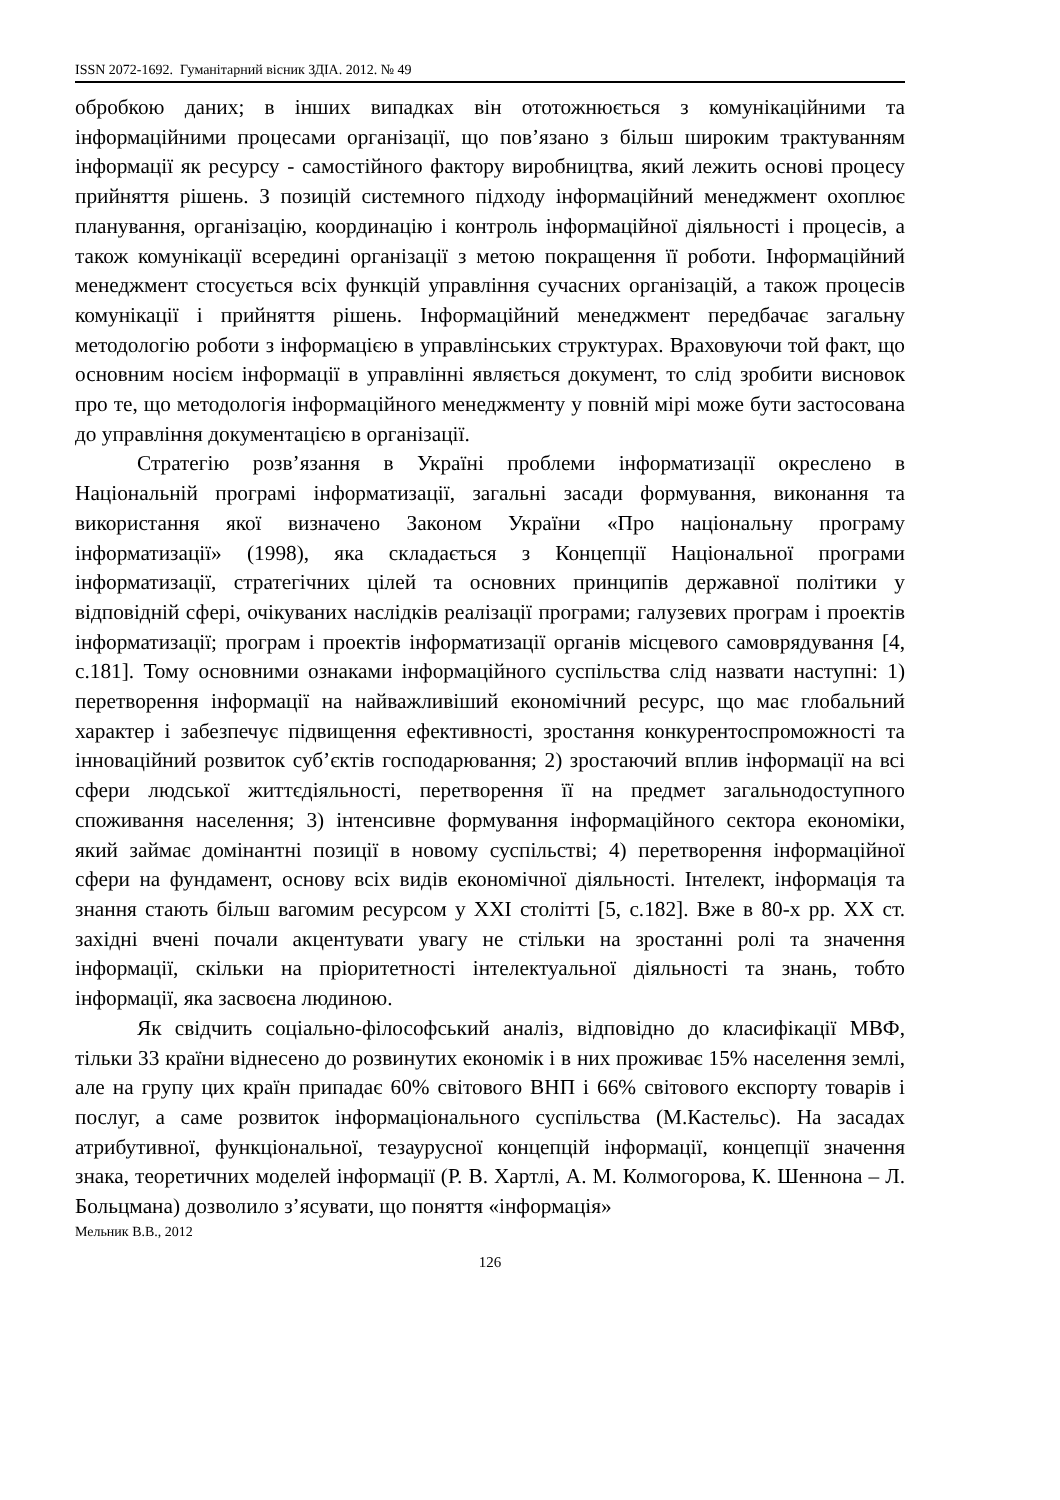ISSN 2072-1692. Гуманітарний вісник ЗДІА. 2012. № 49
обробкою даних; в інших випадках він ототожнюється з комунікаційними та інформаційними процесами організації, що пов’язано з більш широким трактуванням інформації як ресурсу - самостійного фактору виробництва, який лежить основі процесу прийняття рішень. З позицій системного підходу інформаційний менеджмент охоплює планування, організацію, координацію і контроль інформаційної діяльності і процесів, а також комунікації всередині організації з метою покращення її роботи. Інформаційний менеджмент стосується всіх функцій управління сучасних організацій, а також процесів комунікації і прийняття рішень. Інформаційний менеджмент передбачає загальну методологію роботи з інформацією в управлінських структурах. Враховуючи той факт, що основним носієм інформації в управлінні являється документ, то слід зробити висновок про те, що методологія інформаційного менеджменту у повній мірі може бути застосована до управління документацією в організації.
Стратегію розв’язання в Україні проблеми інформатизації окреслено в Національній програмі інформатизації, загальні засади формування, виконання та використання якої визначено Законом України «Про національну програму інформатизації» (1998), яка складається з Концепції Національної програми інформатизації, стратегічних цілей та основних принципів державної політики у відповідній сфері, очікуваних наслідків реалізації програми; галузевих програм і проектів інформатизації; програм і проектів інформатизації органів місцевого самоврядування [4, с.181]. Тому основними ознаками інформаційного суспільства слід назвати наступні: 1) перетворення інформації на найважливіший економічний ресурс, що має глобальний характер і забезпечує підвищення ефективності, зростання конкурентоспроможності та інноваційний розвиток суб’єктів господарювання; 2) зростаючий вплив інформації на всі сфери людської життєдіяльності, перетворення її на предмет загальнодоступного споживання населення; 3) інтенсивне формування інформаційного сектора економіки, який займає домінантні позиції в новому суспільстві; 4) перетворення інформаційної сфери на фундамент, основу всіх видів економічної діяльності. Інтелект, інформація та знання стають більш вагомим ресурсом у XXI столітті [5, с.182]. Вже в 80-х рр. XX ст. західні вчені почали акцентувати увагу не стільки на зростанні ролі та значення інформації, скільки на пріоритетності інтелектуальної діяльності та знань, тобто інформації, яка засвоєна людиною.
Як свідчить соціально-філософський аналіз, відповідно до класифікації МВФ, тільки 33 країни віднесено до розвинутих економік і в них проживає 15% населення землі, але на групу цих країн припадає 60% світового ВНП і 66% світового експорту товарів і послуг, а саме розвиток інформаціонального суспільства (М.Кастельс). На засадах атрибутивної, функціональної, тезаурусної концепцій інформації, концепції значення знака, теоретичних моделей інформації (Р. В. Хартлі, А. М. Колмогорова, К. Шеннона – Л. Больцмана) дозволило з’ясувати, що поняття «інформація»
Мельник В.В., 2012
126